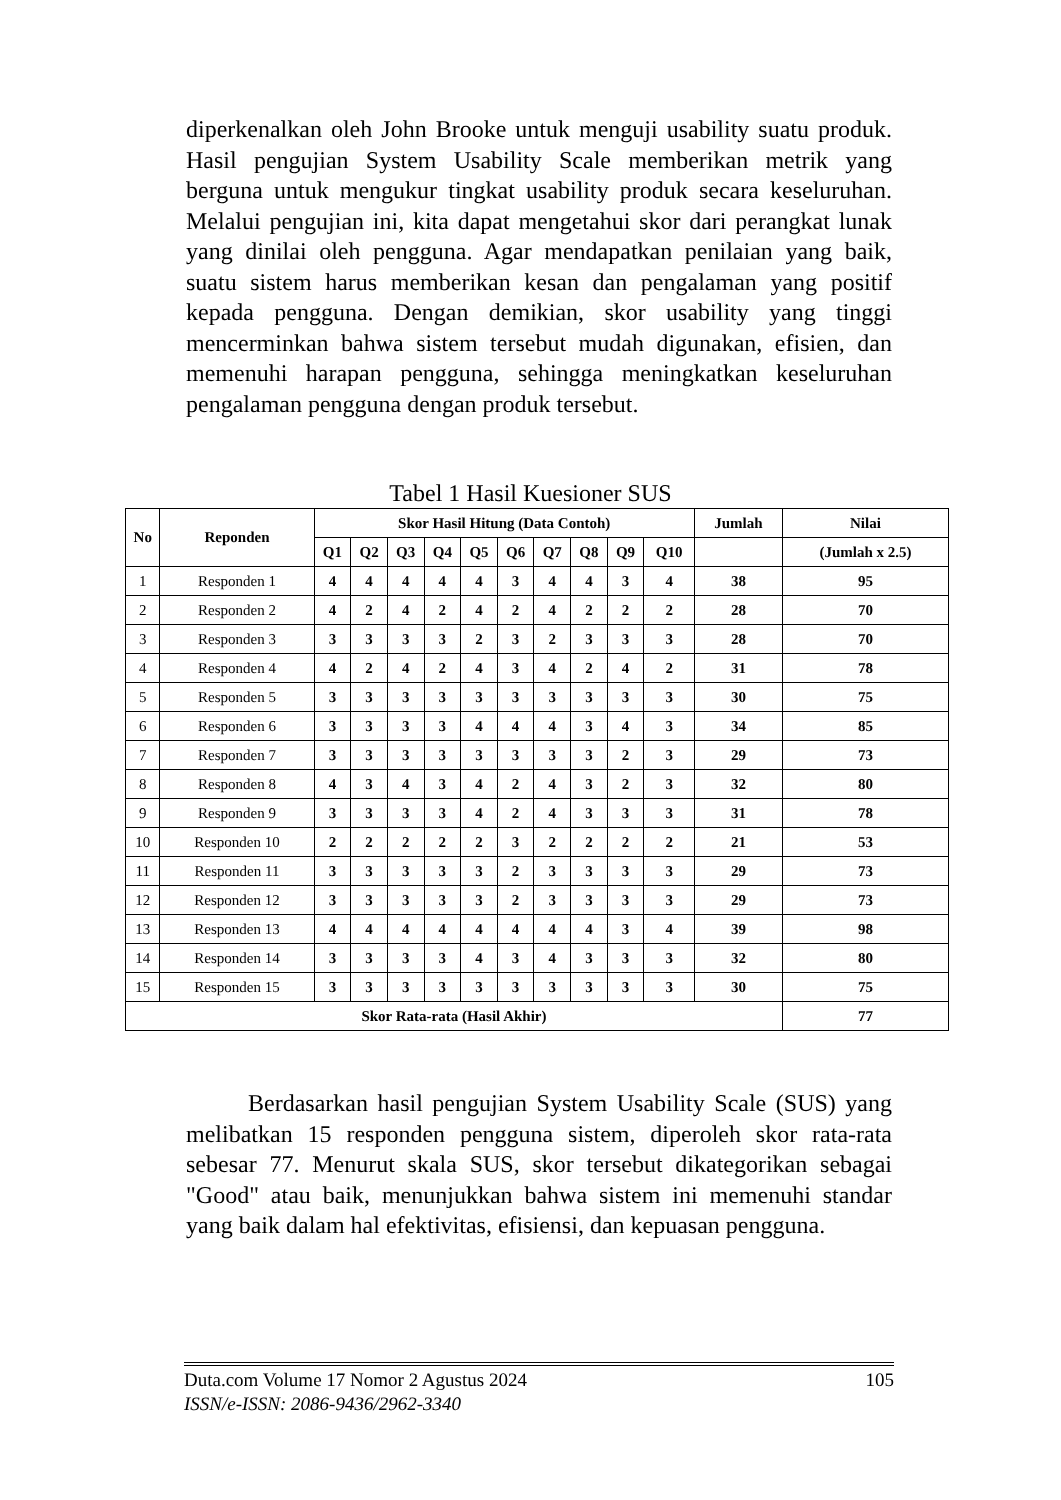diperkenalkan oleh John Brooke untuk menguji usability suatu produk. Hasil pengujian System Usability Scale memberikan metrik yang berguna untuk mengukur tingkat usability produk secara keseluruhan. Melalui pengujian ini, kita dapat mengetahui skor dari perangkat lunak yang dinilai oleh pengguna. Agar mendapatkan penilaian yang baik, suatu sistem harus memberikan kesan dan pengalaman yang positif kepada pengguna. Dengan demikian, skor usability yang tinggi mencerminkan bahwa sistem tersebut mudah digunakan, efisien, dan memenuhi harapan pengguna, sehingga meningkatkan keseluruhan pengalaman pengguna dengan produk tersebut.
Tabel 1 Hasil Kuesioner SUS
| No | Reponden | Skor Hasil Hitung (Data Contoh) | | | | | | | | | | Jumlah | Nilai |
| --- | --- | --- | --- | --- | --- | --- | --- | --- | --- | --- | --- | --- | --- |
| | | Q1 | Q2 | Q3 | Q4 | Q5 | Q6 | Q7 | Q8 | Q9 | Q10 | | (Jumlah x 2.5) |
| 1 | Responden 1 | 4 | 4 | 4 | 4 | 4 | 3 | 4 | 4 | 3 | 4 | 38 | 95 |
| 2 | Responden 2 | 4 | 2 | 4 | 2 | 4 | 2 | 4 | 2 | 2 | 2 | 28 | 70 |
| 3 | Responden 3 | 3 | 3 | 3 | 3 | 2 | 3 | 2 | 3 | 3 | 3 | 28 | 70 |
| 4 | Responden 4 | 4 | 2 | 4 | 2 | 4 | 3 | 4 | 2 | 4 | 2 | 31 | 78 |
| 5 | Responden 5 | 3 | 3 | 3 | 3 | 3 | 3 | 3 | 3 | 3 | 3 | 30 | 75 |
| 6 | Responden 6 | 3 | 3 | 3 | 3 | 4 | 4 | 4 | 3 | 4 | 3 | 34 | 85 |
| 7 | Responden 7 | 3 | 3 | 3 | 3 | 3 | 3 | 3 | 3 | 2 | 3 | 29 | 73 |
| 8 | Responden 8 | 4 | 3 | 4 | 3 | 4 | 2 | 4 | 3 | 2 | 3 | 32 | 80 |
| 9 | Responden 9 | 3 | 3 | 3 | 3 | 4 | 2 | 4 | 3 | 3 | 3 | 31 | 78 |
| 10 | Responden 10 | 2 | 2 | 2 | 2 | 2 | 3 | 2 | 2 | 2 | 2 | 21 | 53 |
| 11 | Responden 11 | 3 | 3 | 3 | 3 | 3 | 2 | 3 | 3 | 3 | 3 | 29 | 73 |
| 12 | Responden 12 | 3 | 3 | 3 | 3 | 3 | 2 | 3 | 3 | 3 | 3 | 29 | 73 |
| 13 | Responden 13 | 4 | 4 | 4 | 4 | 4 | 4 | 4 | 4 | 3 | 4 | 39 | 98 |
| 14 | Responden 14 | 3 | 3 | 3 | 3 | 4 | 3 | 4 | 3 | 3 | 3 | 32 | 80 |
| 15 | Responden 15 | 3 | 3 | 3 | 3 | 3 | 3 | 3 | 3 | 3 | 3 | 30 | 75 |
| Skor Rata-rata (Hasil Akhir) | | | | | | | | | | | | | 77 |
Berdasarkan hasil pengujian System Usability Scale (SUS) yang melibatkan 15 responden pengguna sistem, diperoleh skor rata-rata sebesar 77. Menurut skala SUS, skor tersebut dikategorikan sebagai "Good" atau baik, menunjukkan bahwa sistem ini memenuhi standar yang baik dalam hal efektivitas, efisiensi, dan kepuasan pengguna.
105 Duta.com Volume 17 Nomor 2 Agustus 2024
ISSN/e-ISSN: 2086-9436/2962-3340